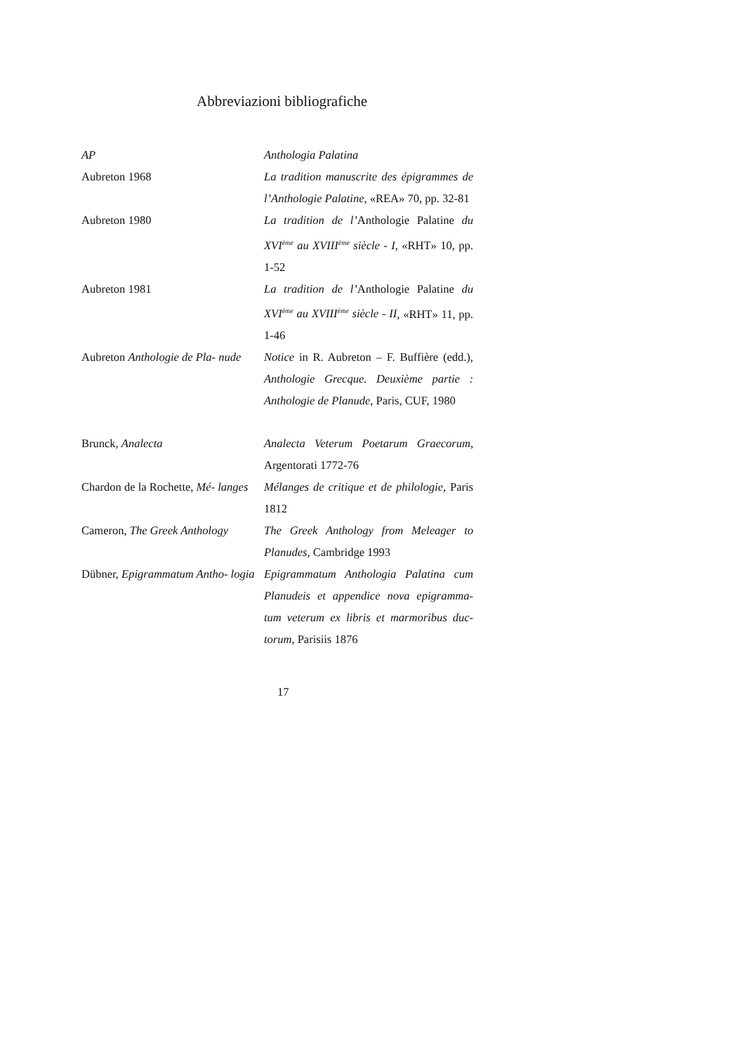Abbreviazioni bibliografiche
| AP | Anthologia Palatina |
| Aubreton 1968 | La tradition manuscrite des épigrammes de l’Anthologie Palatine , «REA» 70, pp. 32-81 |
| Aubreton 1980 | La tradition de l’ Anthologie Palatine du XVI<sup>ème</sup> au XVIII<sup>ème</sup> siècle - I , «RHT» 10, pp. 1-52 |
| Aubreton 1981 | La tradition de l’ Anthologie Palatine du XVI<sup>ème</sup> au XVIII<sup>ème</sup> siècle - II , «RHT» 11, pp. 1-46 |
| Aubreton Anthologie de Pla- nude | Notice in R. Aubreton – F. Buffière (edd.), Anthologie Grecque. Deuxième partie : Anthologie de Planude , Paris, CUF, 1980 |
| Brunck, Analecta | Analecta Veterum Poetarum Graecorum , Argentorati 1772-76 |
| Chardon de la Rochette, Mé- langes | Mélanges de critique et de philologie , Paris 1812 |
| Cameron, The Greek Anthology | The Greek Anthology from Meleager to Planudes , Cambridge 1993 |
| Dübner, Epigrammatum Antho- logia | Epigrammatum Anthologia Palatina cum Planudeis et appendice nova epigramma- tum veterum ex libris et marmoribus duc- torum , Parisiis 1876 |
17